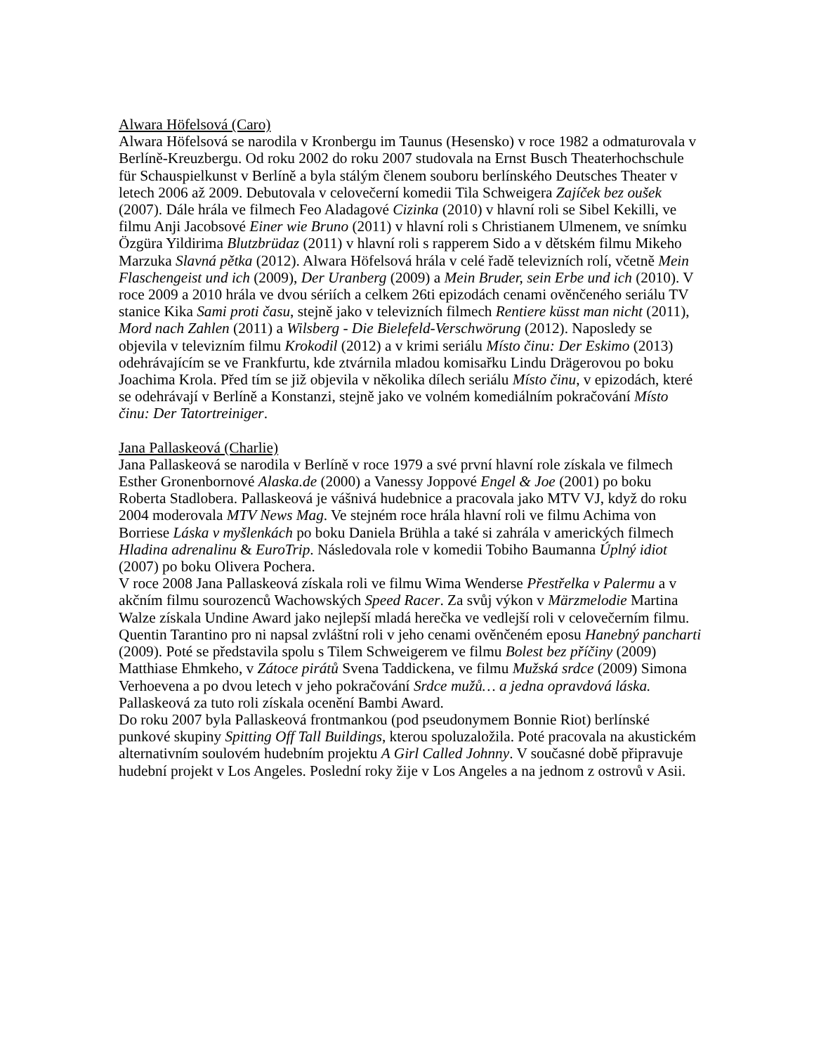Alwara Höfelsová (Caro)
Alwara Höfelsová se narodila v Kronbergu im Taunus (Hesensko) v roce 1982 a odmaturovala v Berlíně-Kreuzbergu. Od roku 2002 do roku 2007 studovala na Ernst Busch Theaterhochschule für Schauspielkunst v Berlíně a byla stálým členem souboru berlínského Deutsches Theater v letech 2006 až 2009. Debutovala v celovečerní komedii Tila Schweigera Zajíček bez oušek (2007). Dále hrála ve filmech Feo Aladagové Cizinka (2010) v hlavní roli se Sibel Kekilli, ve filmu Anji Jacobsové Einer wie Bruno (2011) v hlavní roli s Christianem Ulmenem, ve snímku Özgüra Yildirima Blutzbrüdaz (2011) v hlavní roli s rapperem Sido a v dětském filmu Mikeho Marzuka Slavná pětka (2012). Alwara Höfelsová hrála v celé řadě televizních rolí, včetně Mein Flaschengeist und ich (2009), Der Uranberg (2009) a Mein Bruder, sein Erbe und ich (2010). V roce 2009 a 2010 hrála ve dvou sériích a celkem 26ti epizodách cenami ověnčeného seriálu TV stanice Kika Sami proti času, stejně jako v televizních filmech Rentiere küsst man nicht (2011), Mord nach Zahlen (2011) a Wilsberg - Die Bielefeld-Verschwörung (2012). Naposledy se objevila v televizním filmu Krokodil (2012) a v krimi seriálu Místo činu: Der Eskimo (2013) odehrávajícím se ve Frankfurtu, kde ztvárnila mladou komisařku Lindu Drägerovou po boku Joachima Krola. Před tím se již objevila v několika dílech seriálu Místo činu, v epizodách, které se odehrávají v Berlíně a Konstanzi, stejně jako ve volném komediálním pokračování Místo činu: Der Tatortreiniger.
Jana Pallaskeová (Charlie)
Jana Pallaskeová se narodila v Berlíně v roce 1979 a své první hlavní role získala ve filmech Esther Gronenbornové Alaska.de (2000) a Vanessy Joppové Engel & Joe (2001) po boku Roberta Stadlobera. Pallaskeová je vášnivá hudebnice a pracovala jako MTV VJ, když do roku 2004 moderovala MTV News Mag. Ve stejném roce hrála hlavní roli ve filmu Achima von Borriese Láska v myšlenkách po boku Daniela Brühla a také si zahrála v amerických filmech Hladina adrenalinu & EuroTrip. Následovala role v komedii Tobiho Baumanna Úplný idiot (2007) po boku Olivera Pochera.
V roce 2008 Jana Pallaskeová získala roli ve filmu Wima Wenderse Přestřelka v Palermu a v akčním filmu sourozenců Wachowských Speed Racer. Za svůj výkon v Märzmelodie Martina Walze získala Undine Award jako nejlepší mladá herečka ve vedlejší roli v celovečerním filmu. Quentin Tarantino pro ni napsal zvláštní roli v jeho cenami ověnčeném eposu Hanebný pancharti (2009). Poté se představila spolu s Tilem Schweigerem ve filmu Bolest bez příčiny (2009) Matthiase Ehmkeho, v Zátoce pirátů Svena Taddickena, ve filmu Mužská srdce (2009) Simona Verhoevena a po dvou letech v jeho pokračování Srdce mužů… a jedna opravdová láska. Pallaskeová za tuto roli získala ocenění Bambi Award.
Do roku 2007 byla Pallaskeová frontmankou (pod pseudonymem Bonnie Riot) berlínské punkové skupiny Spitting Off Tall Buildings, kterou spoluzaložila. Poté pracovala na akustickém alternativním soulovém hudebním projektu A Girl Called Johnny. V současné době připravuje hudební projekt v Los Angeles. Poslední roky žije v Los Angeles a na jednom z ostrovů v Asii.